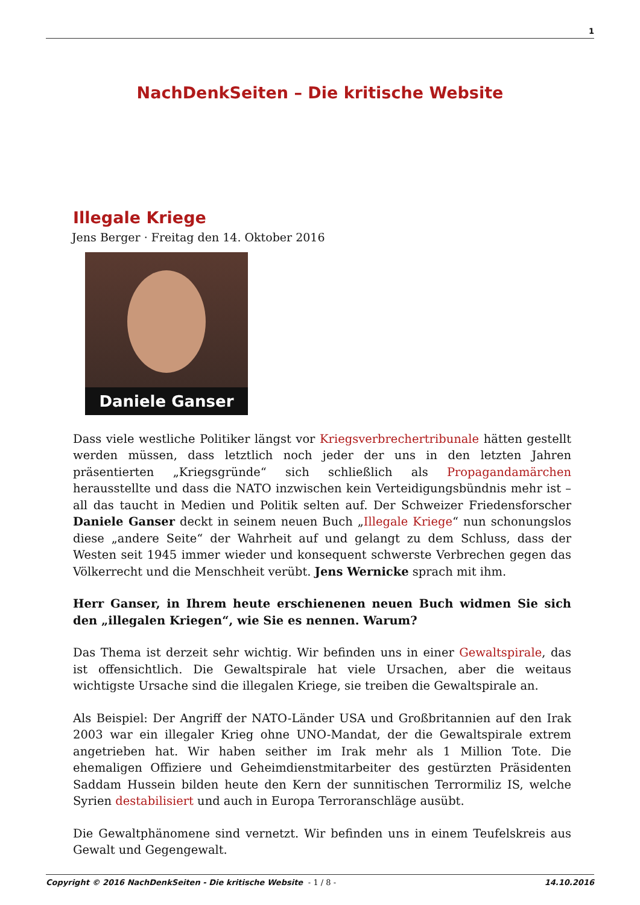1
NachDenkSeiten – Die kritische Website
Illegale Kriege
Jens Berger · Freitag den 14. Oktober 2016
Daniele Ganser
Dass viele westliche Politiker längst vor Kriegsverbrechertribunale hätten gestellt werden müssen, dass letztlich noch jeder der uns in den letzten Jahren präsentierten „Kriegsgründe“ sich schließlich als Propagandamärchen herausstellte und dass die NATO inzwischen kein Verteidigungsbündnis mehr ist – all das taucht in Medien und Politik selten auf. Der Schweizer Friedensforscher Daniele Ganser deckt in seinem neuen Buch „Illegale Kriege“ nun schonungslos diese „andere Seite“ der Wahrheit auf und gelangt zu dem Schluss, dass der Westen seit 1945 immer wieder und konsequent schwerste Verbrechen gegen das Völkerrecht und die Menschheit verübt. Jens Wernicke sprach mit ihm.
Herr Ganser, in Ihrem heute erschienenen neuen Buch widmen Sie sich den „illegalen Kriegen“, wie Sie es nennen. Warum?
Das Thema ist derzeit sehr wichtig. Wir befinden uns in einer Gewaltspirale, das ist offensichtlich. Die Gewaltspirale hat viele Ursachen, aber die weitaus wichtigste Ursache sind die illegalen Kriege, sie treiben die Gewaltspirale an.
Als Beispiel: Der Angriff der NATO-Länder USA und Großbritannien auf den Irak 2003 war ein illegaler Krieg ohne UNO-Mandat, der die Gewaltspirale extrem angetrieben hat. Wir haben seither im Irak mehr als 1 Million Tote. Die ehemaligen Offiziere und Geheimdienstmitarbeiter des gestürzten Präsidenten Saddam Hussein bilden heute den Kern der sunnitischen Terrormiliz IS, welche Syrien destabilisiert und auch in Europa Terroranschläge ausübt.
Die Gewaltphänomene sind vernetzt. Wir befinden uns in einem Teufelskreis aus Gewalt und Gegengewalt.
Copyright © 2016 NachDenkSeiten - Die kritische Website - 1 / 8 -
14.10.2016